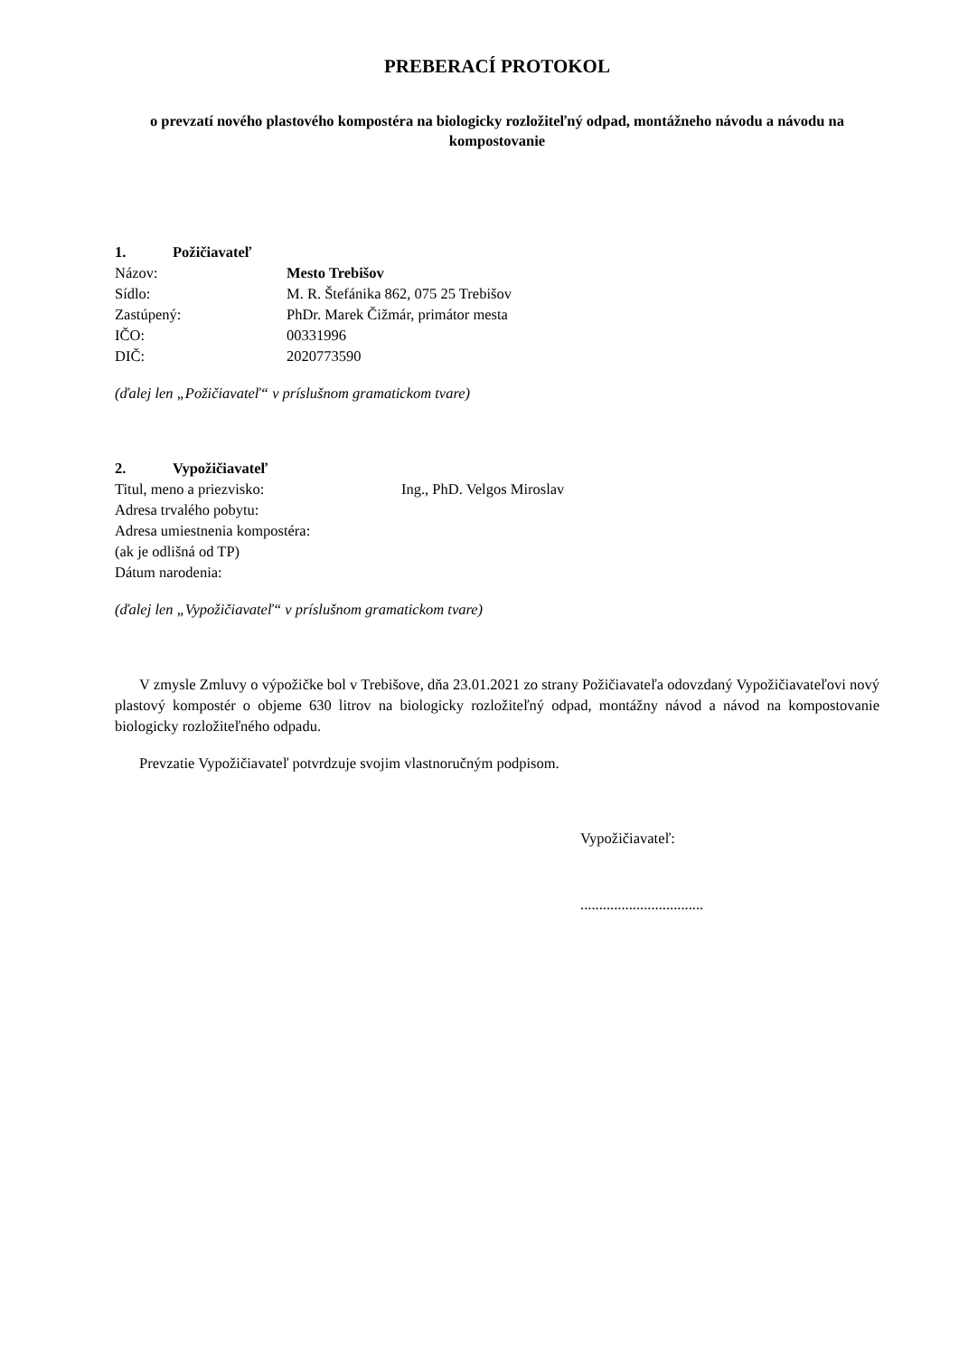PREBERACÍ PROTOKOL
o prevzatí nového plastového kompostéra na biologicky rozložiteľný odpad, montážneho návodu a návodu na kompostovanie
1. Požičiavateľ
Názov: Mesto Trebišov
Sídlo: M. R. Štefánika 862, 075 25 Trebišov
Zastúpený: PhDr. Marek Čižmár, primátor mesta
IČO: 00331996
DIČ: 2020773590
(ďalej len „Požičiavateľ“ v príslušnom gramatickom tvare)
2. Vypožičiavateľ
Titul, meno a priezvisko: Ing., PhD. Velgos Miroslav
Adresa trvalého pobytu:
Adresa umiestnenia kompostéra:
(ak je odlišná od TP)
Dátum narodenia:
(ďalej len „Vypožičiavateľ“ v príslušnom gramatickom tvare)
V zmysle Zmluvy o výpožičke bol v Trebišove, dňa 23.01.2021 zo strany Požičiavateľa odovzdaný Vypožičiavateľovi nový plastový kompostér o objeme 630 litrov na biologicky rozložiteľný odpad, montážny návod a návod na kompostovanie biologicky rozložiteľného odpadu.
Prevzatie Vypožičiavateľ potvrdzuje svojim vlastnoručným podpisom.
Vypožičiavateľ:
.................................